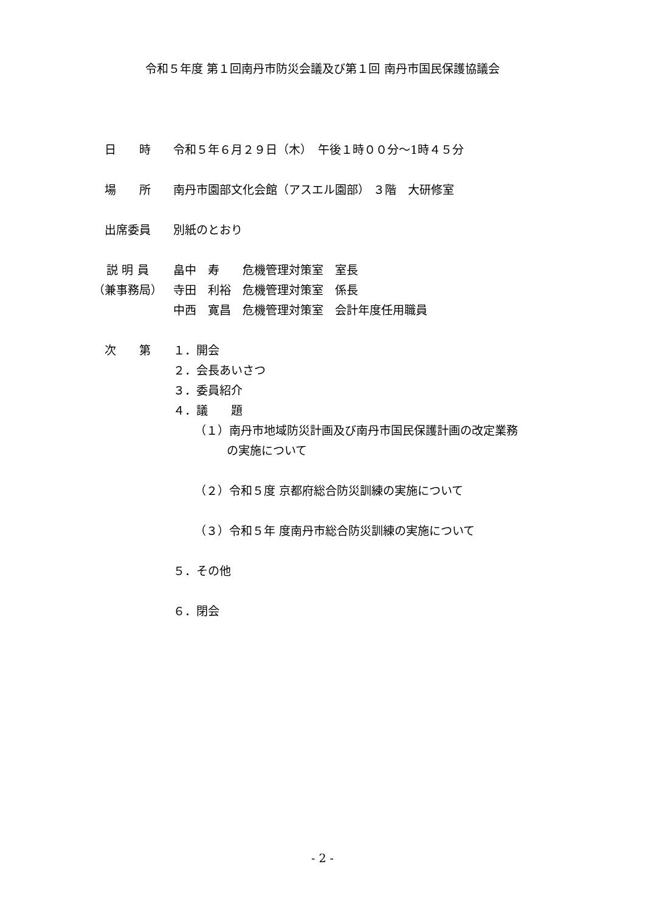令和５年度 第１回南丹市防災会議及び第１回 南丹市国民保護協議会
日　　時 令和５年６月２９日（木）　午後１時００分～1時４５分
場　　所 南丹市園部文化会館（アスエル園部） ３階　大研修室
出席委員 別紙のとおり
説 明 員 畠中　寿　　危機管理対策室　室長
（兼事務局） 寺田　利裕　危機管理対策室　係長
中西　寛昌　危機管理対策室　会計年度任用職員
次　　第 １．開会
２．会長あいさつ
３．委員紹介
４．議　　題
（１）南丹市地域防災計画及び南丹市国民保護計画の改定業務
の実施について
（２）令和５度 京都府総合防災訓練の実施について
（３）令和５年 度南丹市総合防災訓練の実施について
５．その他
６．閉会
- 2 -